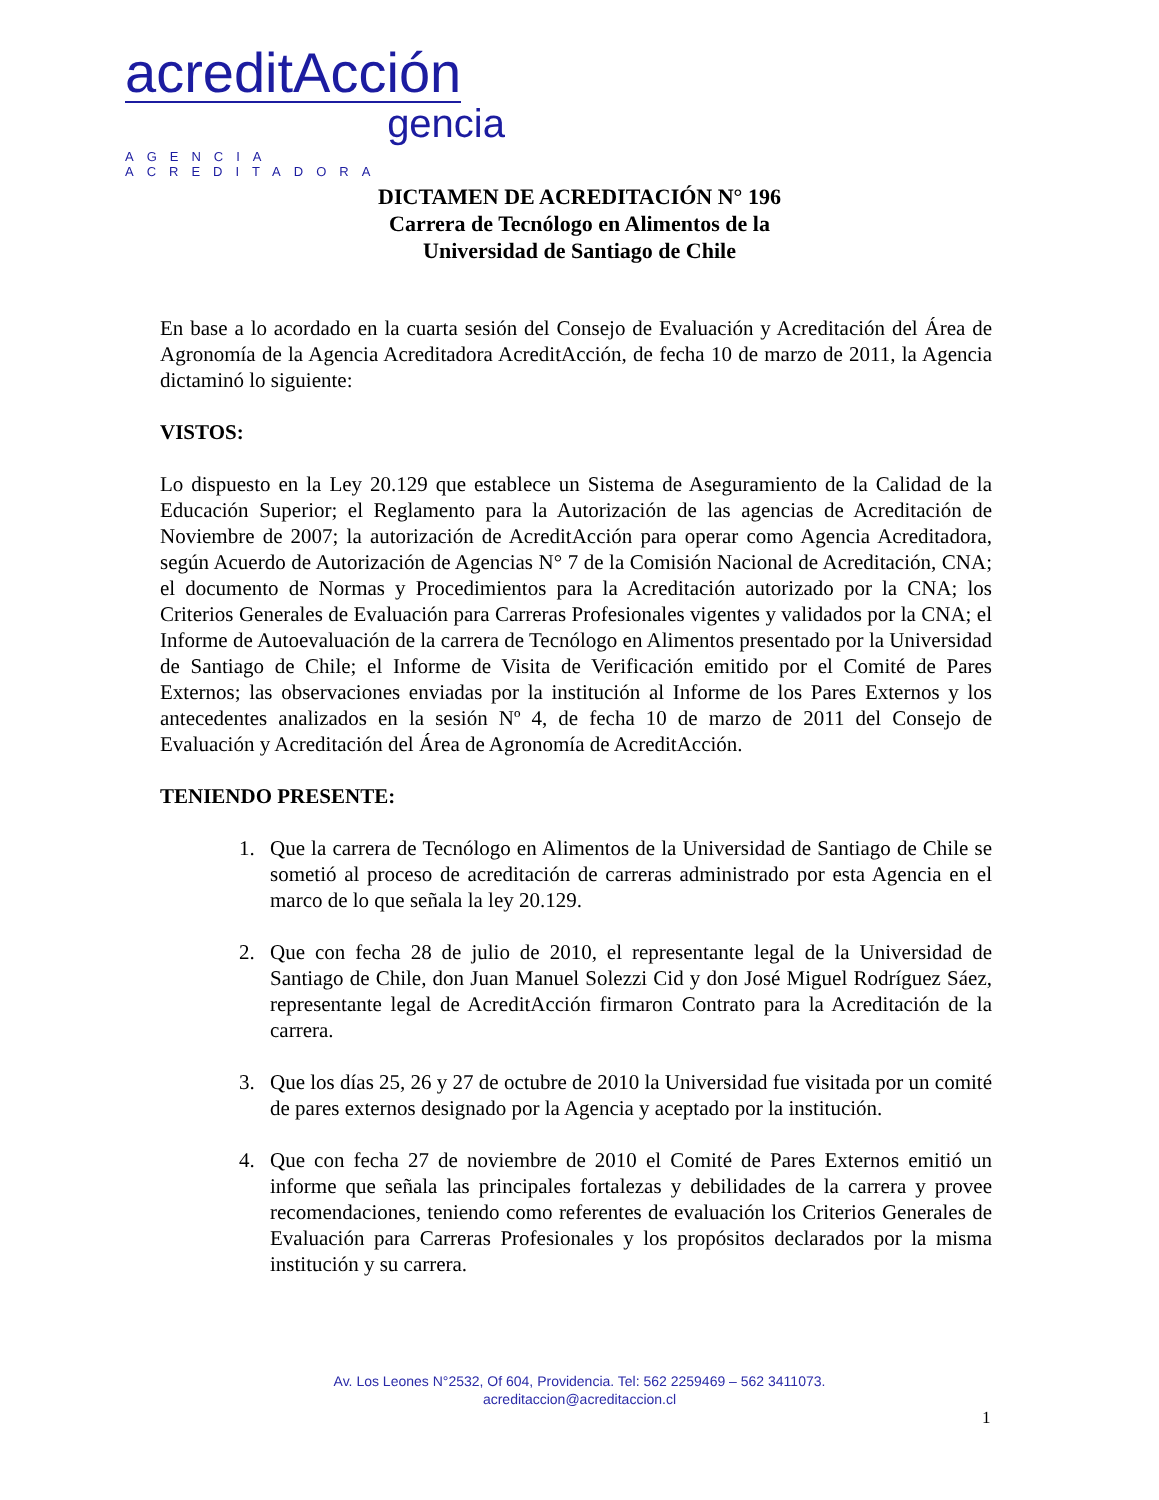acreditAcción
gencia
AGENCIA ACREDITADORA
DICTAMEN DE ACREDITACIÓN N° 196
Carrera de Tecnólogo en Alimentos de la
Universidad de Santiago de Chile
En base a lo acordado en la cuarta sesión del Consejo de Evaluación y Acreditación del Área de Agronomía de la Agencia Acreditadora AcreditAcción, de fecha 10 de marzo de 2011, la Agencia dictaminó lo siguiente:
VISTOS:
Lo dispuesto en la Ley 20.129 que establece un Sistema de Aseguramiento de la Calidad de la Educación Superior; el Reglamento para la Autorización de las agencias de Acreditación de Noviembre de 2007; la autorización de AcreditAcción para operar como Agencia Acreditadora, según Acuerdo de Autorización de Agencias N° 7 de la Comisión Nacional de Acreditación, CNA; el documento de Normas y Procedimientos para la Acreditación autorizado por la CNA; los Criterios Generales de Evaluación para Carreras Profesionales vigentes y validados por la CNA; el Informe de Autoevaluación de la carrera de Tecnólogo en Alimentos presentado por la Universidad de Santiago de Chile; el Informe de Visita de Verificación emitido por el Comité de Pares Externos; las observaciones enviadas por la institución al Informe de los Pares Externos y los antecedentes analizados en la sesión Nº 4, de fecha 10 de marzo de 2011 del Consejo de Evaluación y Acreditación del Área de Agronomía de AcreditAcción.
TENIENDO PRESENTE:
1. Que la carrera de Tecnólogo en Alimentos de la Universidad de Santiago de Chile se sometió al proceso de acreditación de carreras administrado por esta Agencia en el marco de lo que señala la ley 20.129.
2. Que con fecha 28 de julio de 2010, el representante legal de la Universidad de Santiago de Chile, don Juan Manuel Solezzi Cid y don José Miguel Rodríguez Sáez, representante legal de AcreditAcción firmaron Contrato para la Acreditación de la carrera.
3. Que los días 25, 26 y 27 de octubre de 2010 la Universidad fue visitada por un comité de pares externos designado por la Agencia y aceptado por la institución.
4. Que con fecha 27 de noviembre de 2010 el Comité de Pares Externos emitió un informe que señala las principales fortalezas y debilidades de la carrera y provee recomendaciones, teniendo como referentes de evaluación los Criterios Generales de Evaluación para Carreras Profesionales y los propósitos declarados por la misma institución y su carrera.
Av. Los Leones N°2532, Of 604, Providencia. Tel: 562 2259469 – 562 3411073.
acreditaccion@acreditaccion.cl
1